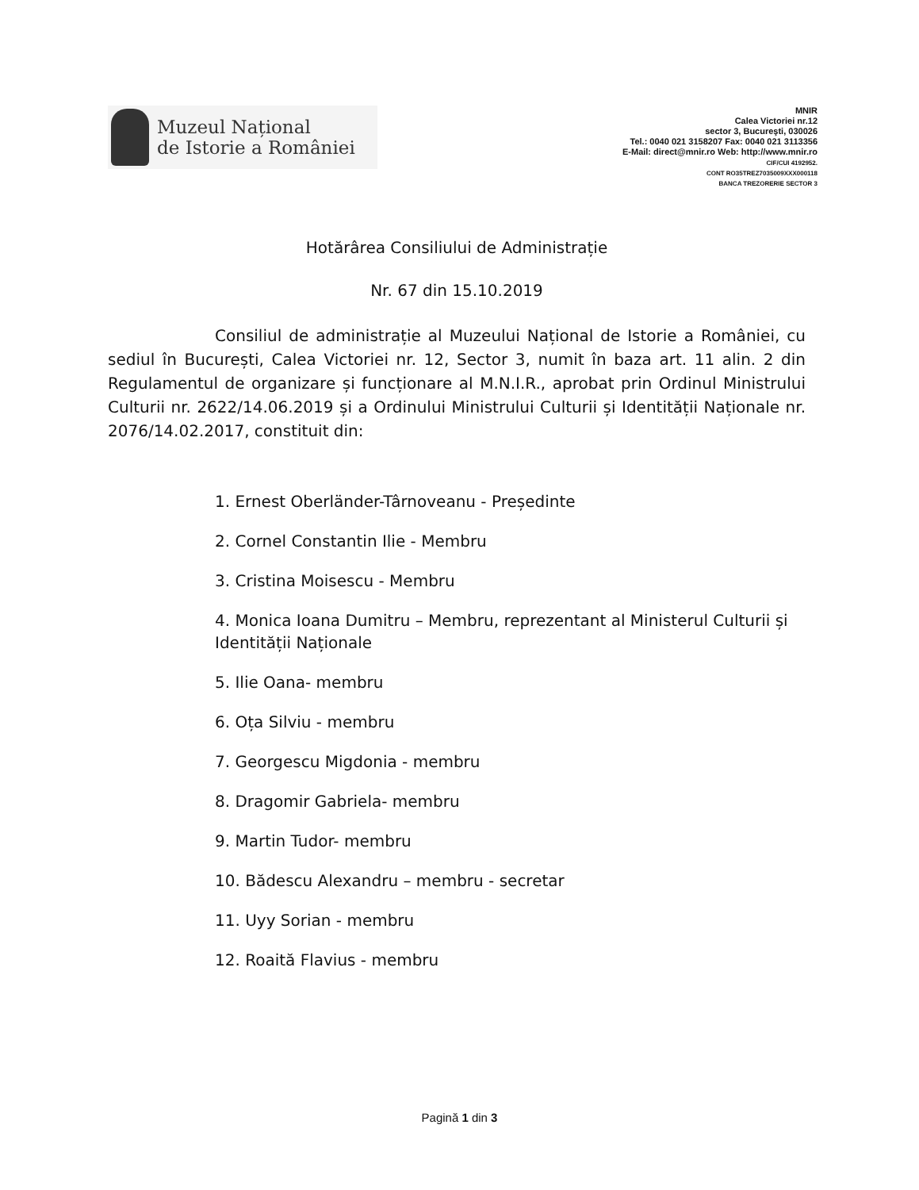Muzeul Național
de Istorie a României
MNIR
Calea Victoriei nr.12
sector 3, Bucureşti, 030026
Tel.: 0040 021 3158207 Fax: 0040 021 3113356
E-Mail: direct@mnir.ro Web: http://www.mnir.ro
CIF/CUI 4192952.
CONT RO35TREZ7035009XXX000118
BANCA TREZORERIE SECTOR 3
Hotărârea Consiliului de Administrație
Nr. 67 din 15.10.2019
Consiliul de administrație al Muzeului Național de Istorie a României, cu sediul în București, Calea Victoriei nr. 12, Sector 3, numit în baza art. 11 alin. 2 din Regulamentul de organizare și funcționare al M.N.I.R., aprobat prin Ordinul Ministrului Culturii nr. 2622/14.06.2019 și a Ordinului Ministrului Culturii și Identității Naționale nr. 2076/14.02.2017, constituit din:
1. Ernest Oberländer-Târnoveanu - Președinte
2. Cornel Constantin Ilie - Membru
3. Cristina Moisescu - Membru
4. Monica Ioana Dumitru – Membru, reprezentant al Ministerul Culturii și Identității Naționale
5. Ilie Oana- membru
6. Oța Silviu - membru
7. Georgescu Migdonia - membru
8. Dragomir Gabriela- membru
9. Martin Tudor- membru
10. Bădescu Alexandru – membru - secretar
11. Uyy Sorian - membru
12. Roaită Flavius - membru
Pagină 1 din 3